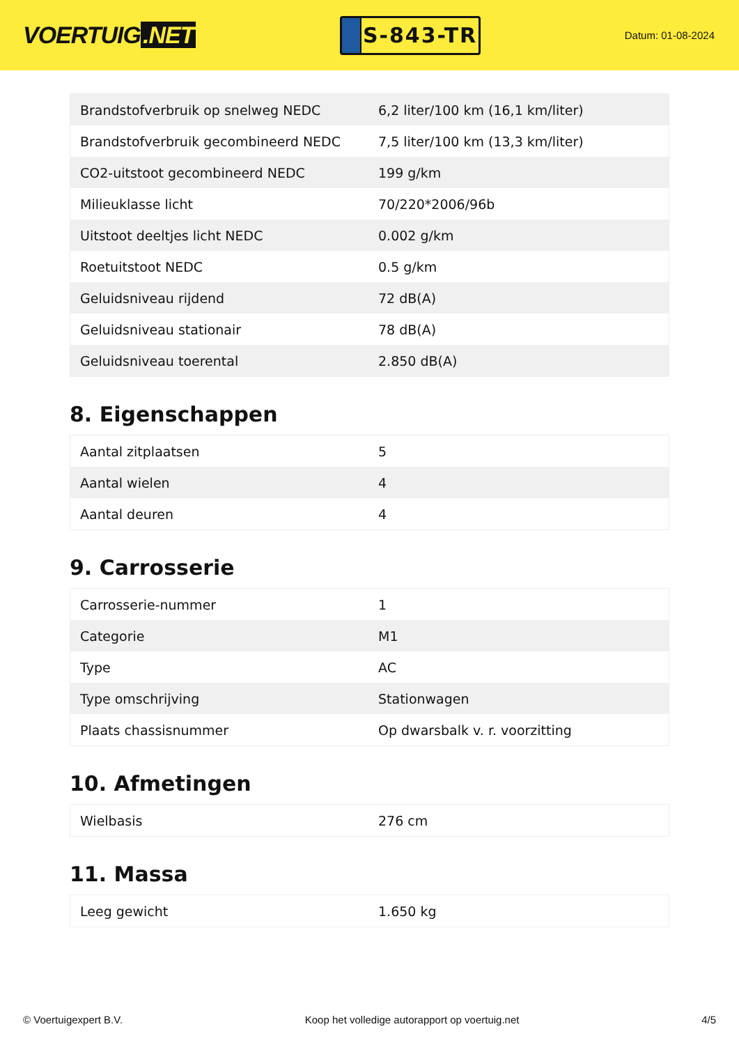VOERTUIG.NET
S-843-TR
Datum: 01-08-2024
| Brandstofverbruik op snelweg NEDC | 6,2 liter/100 km (16,1 km/liter) |
| Brandstofverbruik gecombineerd NEDC | 7,5 liter/100 km (13,3 km/liter) |
| CO2-uitstoot gecombineerd NEDC | 199 g/km |
| Milieuklasse licht | 70/220*2006/96b |
| Uitstoot deeltjes licht NEDC | 0.002 g/km |
| Roetuitstoot NEDC | 0.5 g/km |
| Geluidsniveau rijdend | 72 dB(A) |
| Geluidsniveau stationair | 78 dB(A) |
| Geluidsniveau toerental | 2.850 dB(A) |
8. Eigenschappen
| Aantal zitplaatsen | 5 |
| Aantal wielen | 4 |
| Aantal deuren | 4 |
9. Carrosserie
| Carrosserie-nummer | 1 |
| Categorie | M1 |
| Type | AC |
| Type omschrijving | Stationwagen |
| Plaats chassisnummer | Op dwarsbalk v. r. voorzitting |
10. Afmetingen
| Wielbasis | 276 cm |
11. Massa
| Leeg gewicht | 1.650 kg |
© Voertuigexpert B.V. Koop het volledige autorapport op voertuig.net 4/5